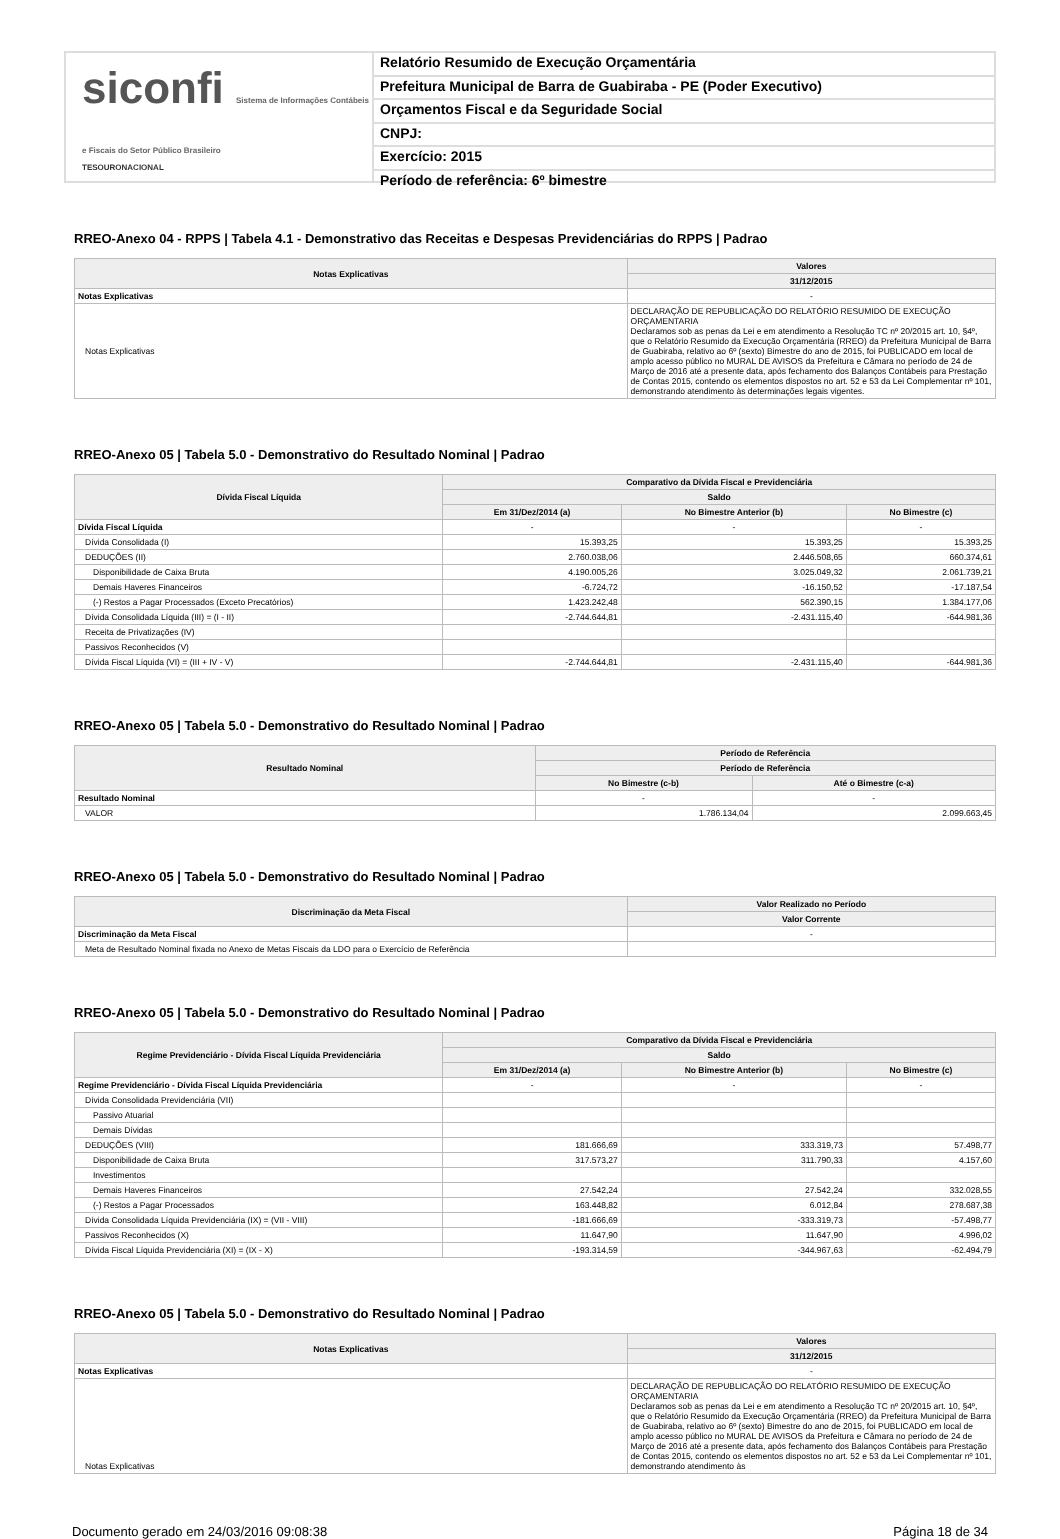siconfi Sistema de Informações Contábeis e Fiscais do Setor Público Brasileiro
TESOURONACIONAL
Relatório Resumido de Execução Orçamentária
Prefeitura Municipal de Barra de Guabiraba - PE (Poder Executivo)
Orçamentos Fiscal e da Seguridade Social
CNPJ:
Exercício: 2015
Período de referência: 6º bimestre
RREO-Anexo 04 - RPPS | Tabela 4.1 - Demonstrativo das Receitas e Despesas Previdenciárias do RPPS | Padrao
| Notas Explicativas | Valores |
| --- | --- |
| | 31/12/2015 |
| Notas Explicativas | - |
| Notas Explicativas | DECLARAÇÃO DE REPUBLICAÇÃO DO RELATÓRIO RESUMIDO DE EXECUÇÃO ORÇAMENTARIA Declaramos sob as penas da Lei e em atendimento a Resolução TC nº 20/2015 art. 10, §4º, que o Relatório Resumido da Execução Orçamentária (RREO) da Prefeitura Municipal de Barra de Guabiraba, relativo ao 6º (sexto) Bimestre do ano de 2015, foi PUBLICADO em local de amplo acesso público no MURAL DE AVISOS da Prefeitura e Câmara no período de 24 de Março de 2016 até a presente data, após fechamento dos Balanços Contábeis para Prestação de Contas 2015, contendo os elementos dispostos no art. 52 e 53 da Lei Complementar nº 101, demonstrando atendimento às determinações legais vigentes. |
RREO-Anexo 05 | Tabela 5.0 - Demonstrativo do Resultado Nominal | Padrao
| Dívida Fiscal Líquida | Comparativo da Dívida Fiscal e Previdenciária | | |
| --- | --- | --- | --- |
| | Saldo | | |
| | Em 31/Dez/2014 (a) | No Bimestre Anterior (b) | No Bimestre (c) |
| Dívida Fiscal Líquida | - | - | - |
| Dívida Consolidada (I) | 15.393,25 | 15.393,25 | 15.393,25 |
| DEDUÇÕES (II) | 2.760.038,06 | 2.446.508,65 | 660.374,61 |
| Disponibilidade de Caixa Bruta | 4.190.005,26 | 3.025.049,32 | 2.061.739,21 |
| Demais Haveres Financeiros | -6.724,72 | -16.150,52 | -17.187,54 |
| (-) Restos a Pagar Processados (Exceto Precatórios) | 1.423.242,48 | 562.390,15 | 1.384.177,06 |
| Dívida Consolidada Líquida (III) = (I - II) | -2.744.644,81 | -2.431.115,40 | -644.981,36 |
| Receita de Privatizações (IV) | | | |
| Passivos Reconhecidos (V) | | | |
| Dívida Fiscal Líquida (VI) = (III + IV - V) | -2.744.644,81 | -2.431.115,40 | -644.981,36 |
RREO-Anexo 05 | Tabela 5.0 - Demonstrativo do Resultado Nominal | Padrao
| Resultado Nominal | Período de Referência | |
| --- | --- | --- |
| | Período de Referência | |
| | No Bimestre (c-b) | Até o Bimestre (c-a) |
| Resultado Nominal | - | - |
| VALOR | 1.786.134,04 | 2.099.663,45 |
RREO-Anexo 05 | Tabela 5.0 - Demonstrativo do Resultado Nominal | Padrao
| Discriminação da Meta Fiscal | Valor Realizado no Período |
| --- | --- |
| | Valor Corrente |
| Discriminação da Meta Fiscal | - |
| Meta de Resultado Nominal fixada no Anexo de Metas Fiscais da LDO para o Exercício de Referência | |
RREO-Anexo 05 | Tabela 5.0 - Demonstrativo do Resultado Nominal | Padrao
| Regime Previdenciário - Dívida Fiscal Líquida Previdenciária | Comparativo da Dívida Fiscal e Previdenciária | | |
| --- | --- | --- | --- |
| | Saldo | | |
| | Em 31/Dez/2014 (a) | No Bimestre Anterior (b) | No Bimestre (c) |
| Regime Previdenciário - Dívida Fiscal Líquida Previdenciária | - | - | - |
| Dívida Consolidada Previdenciária (VII) | | | |
| Passivo Atuarial | | | |
| Demais Dívidas | | | |
| DEDUÇÕES (VIII) | 181.666,69 | 333.319,73 | 57.498,77 |
| Disponibilidade de Caixa Bruta | 317.573,27 | 311.790,33 | 4.157,60 |
| Investimentos | | | |
| Demais Haveres Financeiros | 27.542,24 | 27.542,24 | 332.028,55 |
| (-) Restos a Pagar Processados | 163.448,82 | 6.012,84 | 278.687,38 |
| Dívida Consolidada Líquida Previdenciária (IX) = (VII - VIII) | -181.666,69 | -333.319,73 | -57.498,77 |
| Passivos Reconhecidos (X) | 11.647,90 | 11.647,90 | 4.996,02 |
| Dívida Fiscal Líquida Previdenciária (XI) = (IX - X) | -193.314,59 | -344.967,63 | -62.494,79 |
RREO-Anexo 05 | Tabela 5.0 - Demonstrativo do Resultado Nominal | Padrao
| Notas Explicativas | Valores |
| --- | --- |
| | 31/12/2015 |
| Notas Explicativas | - |
| Notas Explicativas | DECLARAÇÃO DE REPUBLICAÇÃO DO RELATÓRIO RESUMIDO DE EXECUÇÃO ORÇAMENTARIA Declaramos sob as penas da Lei e em atendimento a Resolução TC nº 20/2015 art. 10, §4º, que o Relatório Resumido da Execução Orçamentária (RREO) da Prefeitura Municipal de Barra de Guabiraba, relativo ao 6º (sexto) Bimestre do ano de 2015, foi PUBLICADO em local de amplo acesso público no MURAL DE AVISOS da Prefeitura e Câmara no período de 24 de Março de 2016 até a presente data, após fechamento dos Balanços Contábeis para Prestação de Contas 2015, contendo os elementos dispostos no art. 52 e 53 da Lei Complementar nº 101, demonstrando atendimento às |
Documento gerado em 24/03/2016 09:08:38 Página 18 de 34